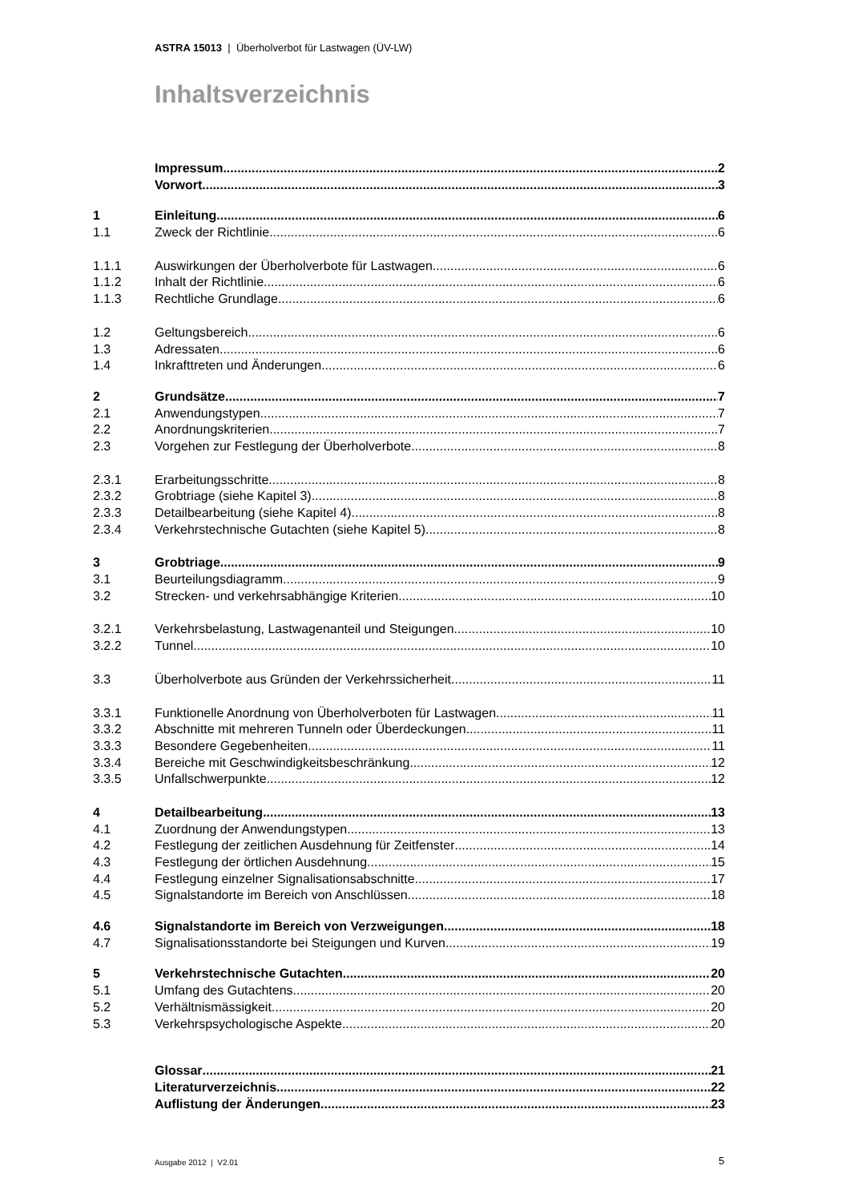ASTRA 15013 | Überholverbot für Lastwagen (ÜV-LW)
Inhaltsverzeichnis
Impressum 2
Vorwort 3
1 Einleitung 6
1.1 Zweck der Richtlinie 6
1.1.1 Auswirkungen der Überholverbote für Lastwagen 6
1.1.2 Inhalt der Richtlinie 6
1.1.3 Rechtliche Grundlage 6
1.2 Geltungsbereich 6
1.3 Adressaten 6
1.4 Inkrafttreten und Änderungen 6
2 Grundsätze 7
2.1 Anwendungstypen 7
2.2 Anordnungskriterien 7
2.3 Vorgehen zur Festlegung der Überholverbote 8
2.3.1 Erarbeitungsschritte 8
2.3.2 Grobtriage (siehe Kapitel 3) 8
2.3.3 Detailbearbeitung (siehe Kapitel 4) 8
2.3.4 Verkehrstechnische Gutachten (siehe Kapitel 5) 8
3 Grobtriage 9
3.1 Beurteilungsdiagramm 9
3.2 Strecken- und verkehrsabhängige Kriterien 10
3.2.1 Verkehrsbelastung, Lastwagenanteil und Steigungen 10
3.2.2 Tunnel 10
3.3 Überholverbote aus Gründen der Verkehrssicherheit 11
3.3.1 Funktionelle Anordnung von Überholverboten für Lastwagen 11
3.3.2 Abschnitte mit mehreren Tunneln oder Überdeckungen 11
3.3.3 Besondere Gegebenheiten 11
3.3.4 Bereiche mit Geschwindigkeitsbeschränkung 12
3.3.5 Unfallschwerpunkte 12
4 Detailbearbeitung 13
4.1 Zuordnung der Anwendungstypen 13
4.2 Festlegung der zeitlichen Ausdehnung für Zeitfenster 14
4.3 Festlegung der örtlichen Ausdehnung 15
4.4 Festlegung einzelner Signalisationsabschnitte 17
4.5 Signalstandorte im Bereich von Anschlüssen 18
4.6 Signalstandorte im Bereich von Verzweigungen 18
4.7 Signalisationsstandorte bei Steigungen und Kurven 19
5 Verkehrstechnische Gutachten 20
5.1 Umfang des Gutachtens 20
5.2 Verhältnismässigkeit 20
5.3 Verkehrspsychologische Aspekte 20
Glossar 21
Literaturverzeichnis 22
Auflistung der Änderungen 23
Ausgabe 2012 | V2.01 5